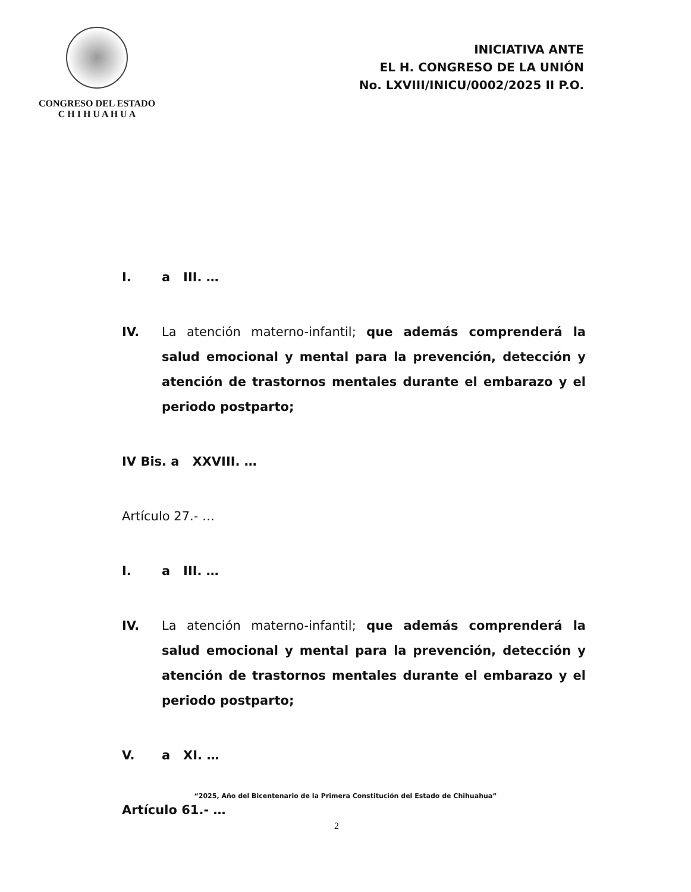CONGRESO DEL ESTADO
C H I H U A H U A
INICIATIVA ANTE
EL H. CONGRESO DE LA UNIÓN
No. LXVIII/INICU/0002/2025 II P.O.
I. a III. …
IV. La atención materno-infantil; que además comprenderá la salud emocional y mental para la prevención, detección y atención de trastornos mentales durante el embarazo y el periodo postparto;
IV Bis. a XXVIII. …
Artículo 27.- …
I. a III. …
IV. La atención materno-infantil; que además comprenderá la salud emocional y mental para la prevención, detección y atención de trastornos mentales durante el embarazo y el periodo postparto;
V. a XI. …
Artículo 61.- …
“2025, Año del Bicentenario de la Primera Constitución del Estado de Chihuahua”
2